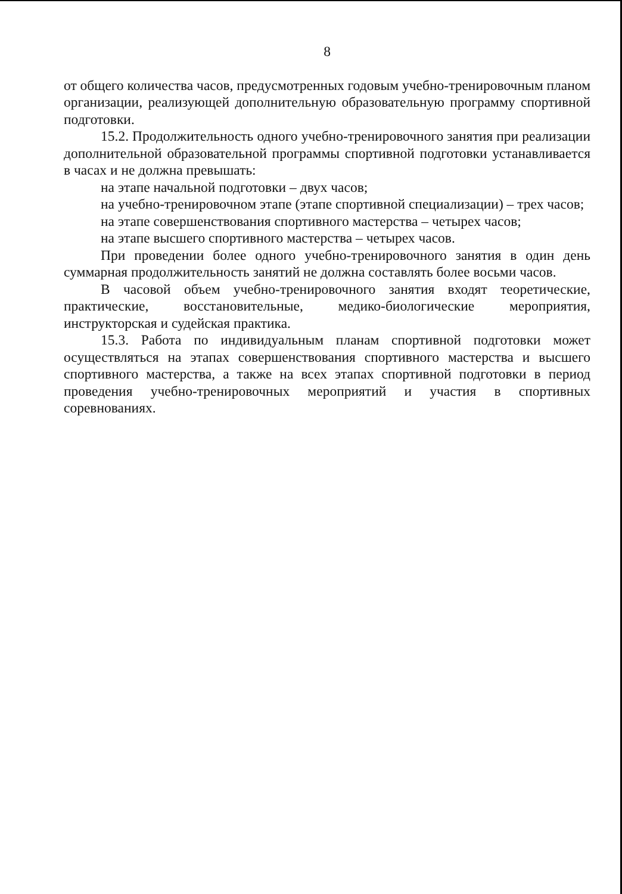8
от общего количества часов, предусмотренных годовым учебно-тренировочным планом организации, реализующей дополнительную образовательную программу спортивной подготовки.
15.2. Продолжительность одного учебно-тренировочного занятия при реализации дополнительной образовательной программы спортивной подготовки устанавливается в часах и не должна превышать:
на этапе начальной подготовки – двух часов;
на учебно-тренировочном этапе (этапе спортивной специализации) – трех часов;
на этапе совершенствования спортивного мастерства – четырех часов;
на этапе высшего спортивного мастерства – четырех часов.
При проведении более одного учебно-тренировочного занятия в один день суммарная продолжительность занятий не должна составлять более восьми часов.
В часовой объем учебно-тренировочного занятия входят теоретические, практические, восстановительные, медико-биологические мероприятия, инструкторская и судейская практика.
15.3. Работа по индивидуальным планам спортивной подготовки может осуществляться на этапах совершенствования спортивного мастерства и высшего спортивного мастерства, а также на всех этапах спортивной подготовки в период проведения учебно-тренировочных мероприятий и участия в спортивных соревнованиях.